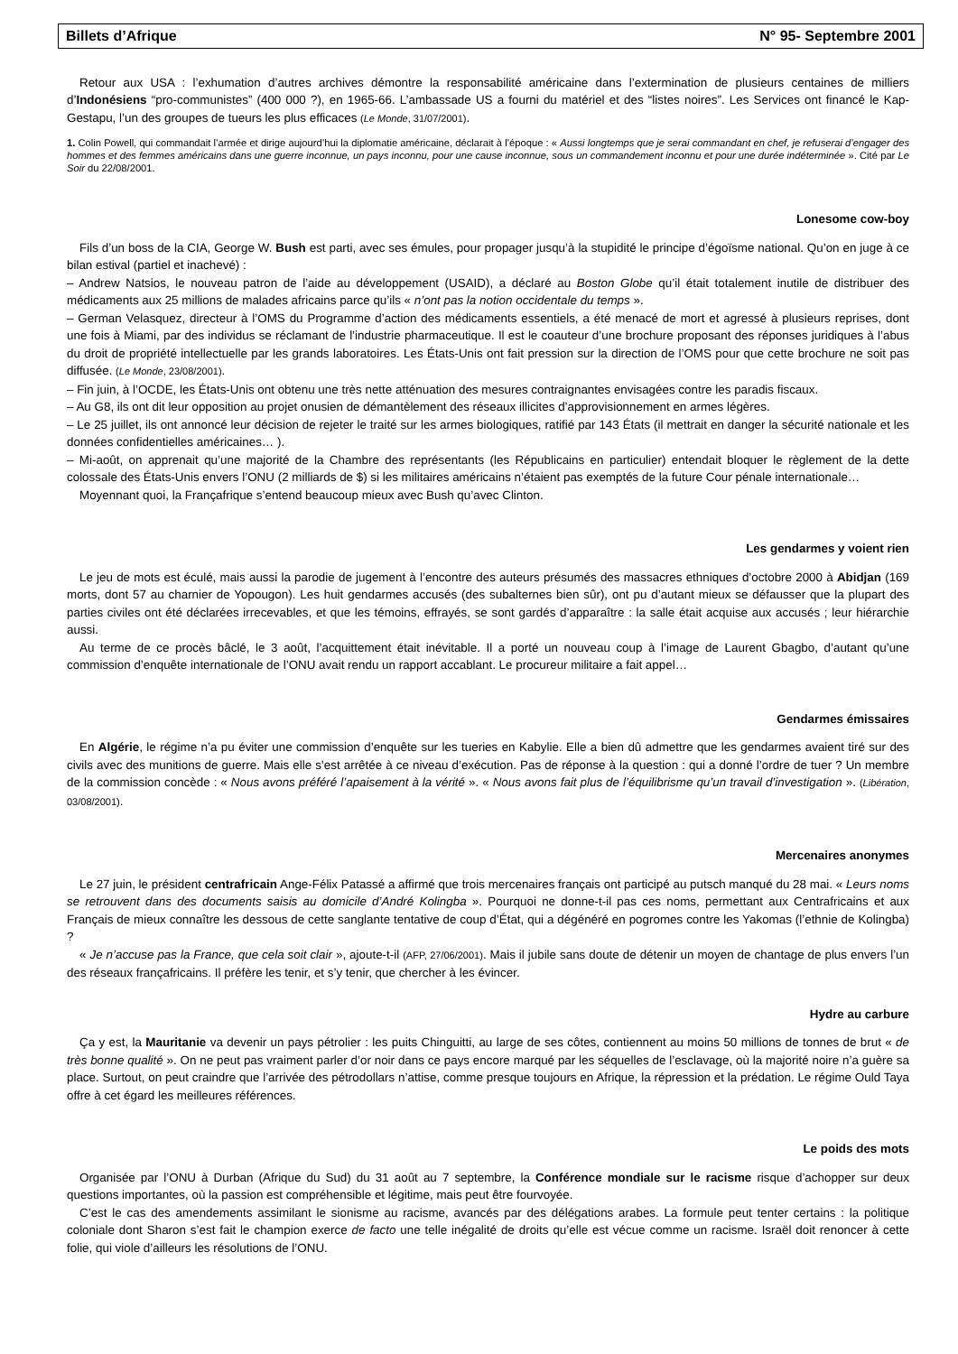Billets d’Afrique N° 95- Septembre 2001
Retour aux USA : l’exhumation d’autres archives démontre la responsabilité américaine dans l’extermination de plusieurs centaines de milliers d’Indonésiens “pro-communistes” (400 000 ?), en 1965-66. L’ambassade US a fourni du matériel et des “listes noires”. Les Services ont financé le Kap-Gestapu, l’un des groupes de tueurs les plus efficaces (Le Monde, 31/07/2001).
1. Colin Powell, qui commandait l’armée et dirige aujourd’hui la diplomatie américaine, déclarait à l’époque : « Aussi longtemps que je serai commandant en chef, je refuserai d’engager des hommes et des femmes américains dans une guerre inconnue, un pays inconnu, pour une cause inconnue, sous un commandement inconnu et pour une durée indéterminée ». Cité par Le Soir du 22/08/2001.
Lonesome cow-boy
Fils d’un boss de la CIA, George W. Bush est parti, avec ses émules, pour propager jusqu’à la stupidité le principe d’égoïsme national. Qu’on en juge à ce bilan estival (partiel et inachevé) :
– Andrew Natsios, le nouveau patron de l’aide au développement (USAID), a déclaré au Boston Globe qu’il était totalement inutile de distribuer des médicaments aux 25 millions de malades africains parce qu’ils « n’ont pas la notion occidentale du temps ».
– German Velasquez, directeur à l’OMS du Programme d’action des médicaments essentiels, a été menacé de mort et agressé à plusieurs reprises, dont une fois à Miami, par des individus se réclamant de l’industrie pharmaceutique. Il est le coauteur d’une brochure proposant des réponses juridiques à l’abus du droit de propriété intellectuelle par les grands laboratoires. Les États-Unis ont fait pression sur la direction de l’OMS pour que cette brochure ne soit pas diffusée. (Le Monde, 23/08/2001).
– Fin juin, à l’OCDE, les États-Unis ont obtenu une très nette atténuation des mesures contraignantes envisagées contre les paradis fiscaux.
– Au G8, ils ont dit leur opposition au projet onusien de démantèlement des réseaux illicites d’approvisionnement en armes légères.
– Le 25 juillet, ils ont annoncé leur décision de rejeter le traité sur les armes biologiques, ratifié par 143 États (il mettrait en danger la sécurité nationale et les données confidentielles américaines… ).
– Mi-août, on apprenait qu’une majorité de la Chambre des représentants (les Républicains en particulier) entendait bloquer le règlement de la dette colossale des États-Unis envers l’ONU (2 milliards de $) si les militaires américains n’étaient pas exemptés de la future Cour pénale internationale…
Moyennant quoi, la Françafrique s’entend beaucoup mieux avec Bush qu’avec Clinton.
Les gendarmes y voient rien
Le jeu de mots est éculé, mais aussi la parodie de jugement à l’encontre des auteurs présumés des massacres ethniques d’octobre 2000 à Abidjan (169 morts, dont 57 au charnier de Yopougon). Les huit gendarmes accusés (des subalternes bien sûr), ont pu d’autant mieux se défausser que la plupart des parties civiles ont été déclarées irrecevables, et que les témoins, effrayés, se sont gardés d’apparaître : la salle était acquise aux accusés ; leur hiérarchie aussi.
Au terme de ce procès bâclé, le 3 août, l’acquittement était inévitable. Il a porté un nouveau coup à l’image de Laurent Gbagbo, d’autant qu’une commission d’enquête internationale de l’ONU avait rendu un rapport accablant. Le procureur militaire a fait appel…
Gendarmes émissaires
En Algérie, le régime n’a pu éviter une commission d’enquête sur les tueries en Kabylie. Elle a bien dû admettre que les gendarmes avaient tiré sur des civils avec des munitions de guerre. Mais elle s’est arrêtée à ce niveau d’exécution. Pas de réponse à la question : qui a donné l’ordre de tuer ? Un membre de la commission concède : « Nous avons préféré l’apaisement à la vérité ». « Nous avons fait plus de l’équilibrisme qu’un travail d’investigation ». (Libération, 03/08/2001).
Mercenaires anonymes
Le 27 juin, le président centrafricain Ange-Félix Patassé a affirmé que trois mercenaires français ont participé au putsch manqué du 28 mai. « Leurs noms se retrouvent dans des documents saisis au domicile d’André Kolingba ». Pourquoi ne donne-t-il pas ces noms, permettant aux Centrafricains et aux Français de mieux connaître les dessous de cette sanglante tentative de coup d’État, qui a dégénéré en pogromes contre les Yakomas (l’ethnie de Kolingba) ?
« Je n’accuse pas la France, que cela soit clair », ajoute-t-il (AFP, 27/06/2001). Mais il jubile sans doute de détenir un moyen de chantage de plus envers l’un des réseaux françafricains. Il préfère les tenir, et s’y tenir, que chercher à les évincer.
Hydre au carbure
Ça y est, la Mauritanie va devenir un pays pétrolier : les puits Chinguitti, au large de ses côtes, contiennent au moins 50 millions de tonnes de brut « de très bonne qualité ». On ne peut pas vraiment parler d’or noir dans ce pays encore marqué par les séquelles de l’esclavage, où la majorité noire n’a guère sa place. Surtout, on peut craindre que l’arrivée des pétrodollars n’attise, comme presque toujours en Afrique, la répression et la prédation. Le régime Ould Taya offre à cet égard les meilleures références.
Le poids des mots
Organisée par l’ONU à Durban (Afrique du Sud) du 31 août au 7 septembre, la Conférence mondiale sur le racisme risque d’achopper sur deux questions importantes, où la passion est compréhensible et légitime, mais peut être fourvoyée.
C’est le cas des amendements assimilant le sionisme au racisme, avancés par des délégations arabes. La formule peut tenter certains : la politique coloniale dont Sharon s’est fait le champion exerce de facto une telle inégalité de droits qu’elle est vécue comme un racisme. Israël doit renoncer à cette folie, qui viole d’ailleurs les résolutions de l’ONU.